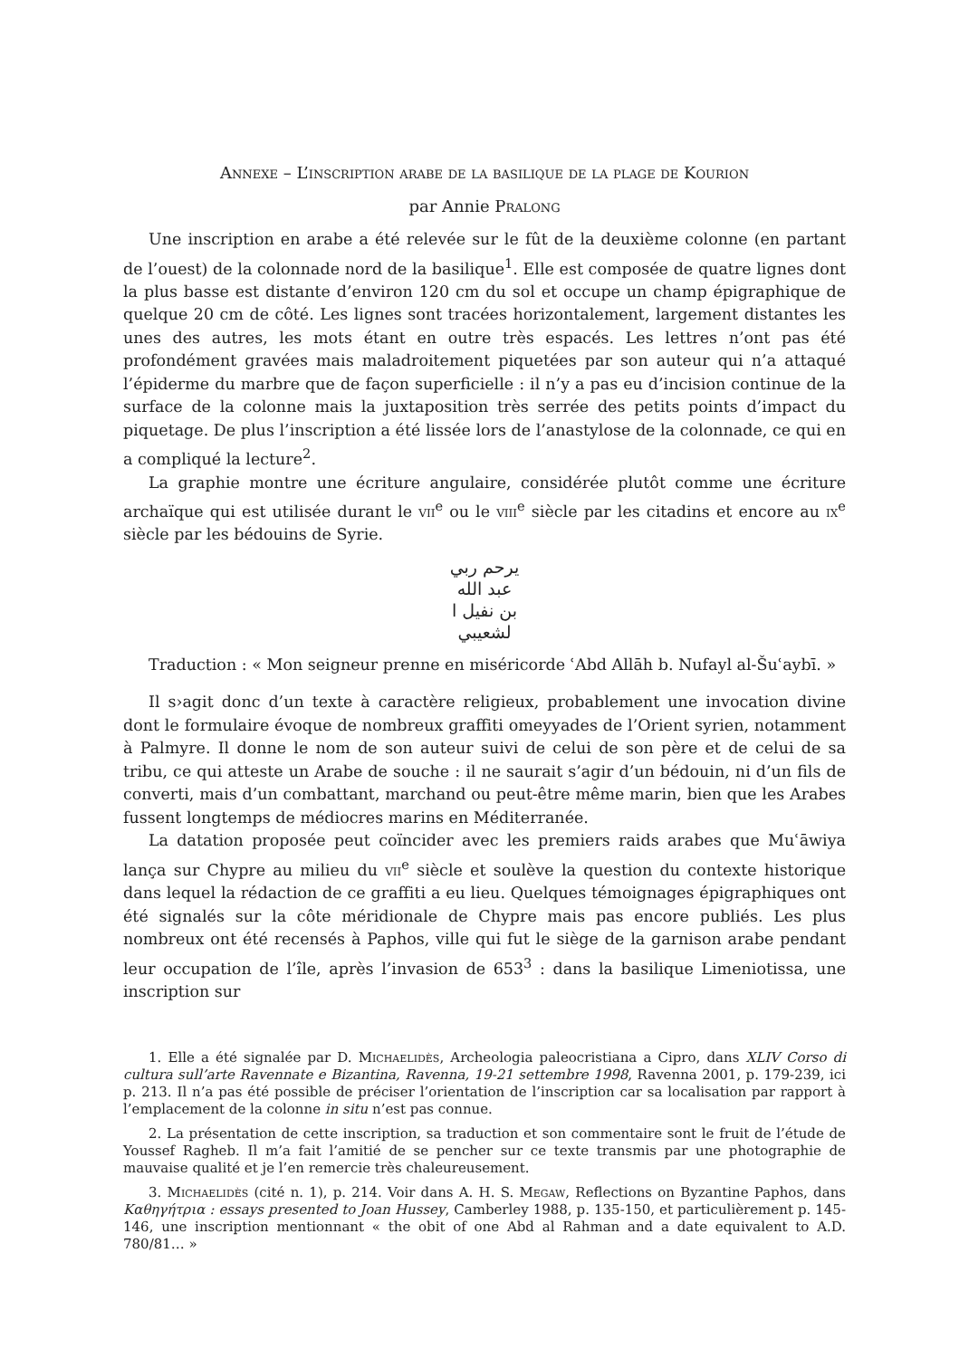Annexe – L’inscription arabe de la basilique de la plage de Kourion
par Annie Pralong
Une inscription en arabe a été relevée sur le fût de la deuxième colonne (en partant de l’ouest) de la colonnade nord de la basilique<sup>1</sup>. Elle est composée de quatre lignes dont la plus basse est distante d’environ 120 cm du sol et occupe un champ épigraphique de quelque 20 cm de côté. Les lignes sont tracées horizontalement, largement distantes les unes des autres, les mots étant en outre très espacés. Les lettres n’ont pas été profondément gravées mais maladroitement piquetées par son auteur qui n’a attaqué l’épiderme du marbre que de façon superficielle : il n’y a pas eu d’incision continue de la surface de la colonne mais la juxtaposition très serrée des petits points d’impact du piquetage. De plus l’inscription a été lissée lors de l’anastylose de la colonnade, ce qui en a compliqué la lecture<sup>2</sup>.
La graphie montre une écriture angulaire, considérée plutôt comme une écriture archaïque qui est utilisée durant le vii<sup>e</sup> ou le viii<sup>e</sup> siècle par les citadins et encore au ix<sup>e</sup> siècle par les bédouins de Syrie.
يرحم ربي
عبد الله
بن نفيل ا
لشعيبي
Traduction : « Mon seigneur prenne en miséricorde ʿAbd Allāh b. Nufayl al-Šuʿaybī. »
Il s›agit donc d’un texte à caractère religieux, probablement une invocation divine dont le formulaire évoque de nombreux graffiti omeyyades de l’Orient syrien, notamment à Palmyre. Il donne le nom de son auteur suivi de celui de son père et de celui de sa tribu, ce qui atteste un Arabe de souche : il ne saurait s’agir d’un bédouin, ni d’un fils de converti, mais d’un combattant, marchand ou peut-être même marin, bien que les Arabes fussent longtemps de médiocres marins en Méditerranée.
La datation proposée peut coïncider avec les premiers raids arabes que Muʿāwiya lança sur Chypre au milieu du vii<sup>e</sup> siècle et soulève la question du contexte historique dans lequel la rédaction de ce graffiti a eu lieu. Quelques témoignages épigraphiques ont été signalés sur la côte méridionale de Chypre mais pas encore publiés. Les plus nombreux ont été recensés à Paphos, ville qui fut le siège de la garnison arabe pendant leur occupation de l’île, après l’invasion de 653<sup>3</sup> : dans la basilique Limeniotissa, une inscription sur
1. Elle a été signalée par D. Michaelidès, Archeologia paleocristiana a Cipro, dans XLIV Corso di cultura sull’arte Ravennate e Bizantina, Ravenna, 19-21 settembre 1998, Ravenna 2001, p. 179-239, ici p. 213. Il n’a pas été possible de préciser l’orientation de l’inscription car sa localisation par rapport à l’emplacement de la colonne in situ n’est pas connue.
2. La présentation de cette inscription, sa traduction et son commentaire sont le fruit de l’étude de Youssef Ragheb. Il m’a fait l’amitié de se pencher sur ce texte transmis par une photographie de mauvaise qualité et je l’en remercie très chaleureusement.
3. Michaelidès (cité n. 1), p. 214. Voir dans A. H. S. Megaw, Reflections on Byzantine Paphos, dans Καθηγήτρια : essays presented to Joan Hussey, Camberley 1988, p. 135-150, et particulièrement p. 145-146, une inscription mentionnant « the obit of one Abd al Rahman and a date equivalent to A.D. 780/81… »